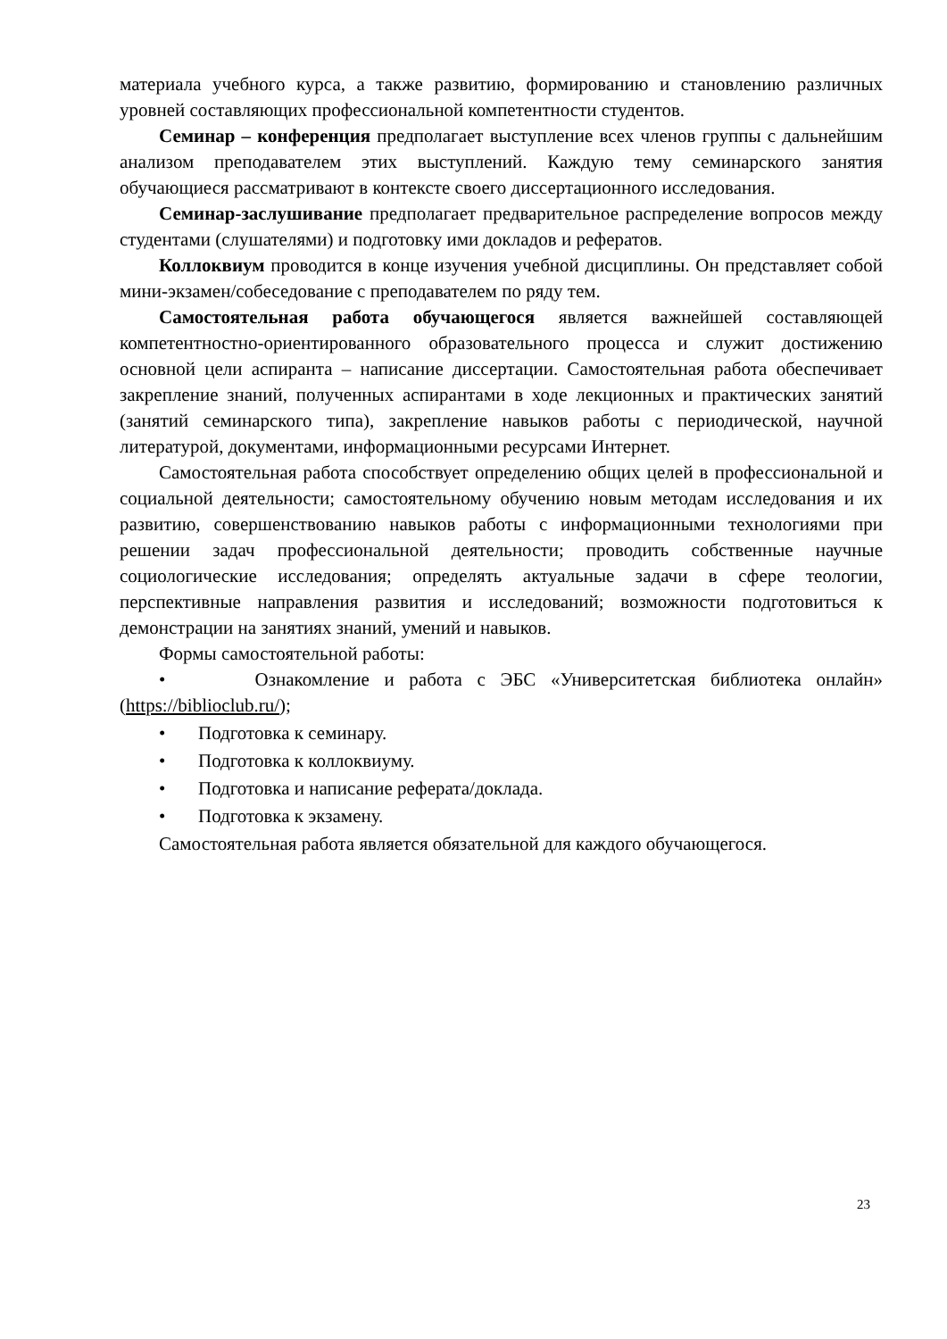материала учебного курса, а также развитию, формированию и становлению различных уровней составляющих профессиональной компетентности студентов.
Семинар – конференция предполагает выступление всех членов группы с дальнейшим анализом преподавателем этих выступлений. Каждую тему семинарского занятия обучающиеся рассматривают в контексте своего диссертационного исследования.
Семинар-заслушивание предполагает предварительное распределение вопросов между студентами (слушателями) и подготовку ими докладов и рефератов.
Коллоквиум проводится в конце изучения учебной дисциплины. Он представляет собой мини-экзамен/собеседование с преподавателем по ряду тем.
Самостоятельная работа обучающегося является важнейшей составляющей компетентностно-ориентированного образовательного процесса и служит достижению основной цели аспиранта – написание диссертации. Самостоятельная работа обеспечивает закрепление знаний, полученных аспирантами в ходе лекционных и практических занятий (занятий семинарского типа), закрепление навыков работы с периодической, научной литературой, документами, информационными ресурсами Интернет.
Самостоятельная работа способствует определению общих целей в профессиональной и социальной деятельности; самостоятельному обучению новым методам исследования и их развитию, совершенствованию навыков работы с информационными технологиями при решении задач профессиональной деятельности; проводить собственные научные социологические исследования; определять актуальные задачи в сфере теологии, перспективные направления развития и исследований; возможности подготовиться к демонстрации на занятиях знаний, умений и навыков.
Формы самостоятельной работы:
• Ознакомление и работа с ЭБС «Университетская библиотека онлайн» (https://biblioclub.ru/);
• Подготовка к семинару.
• Подготовка к коллоквиуму.
• Подготовка и написание реферата/доклада.
• Подготовка к экзамену.
Самостоятельная работа является обязательной для каждого обучающегося.
23